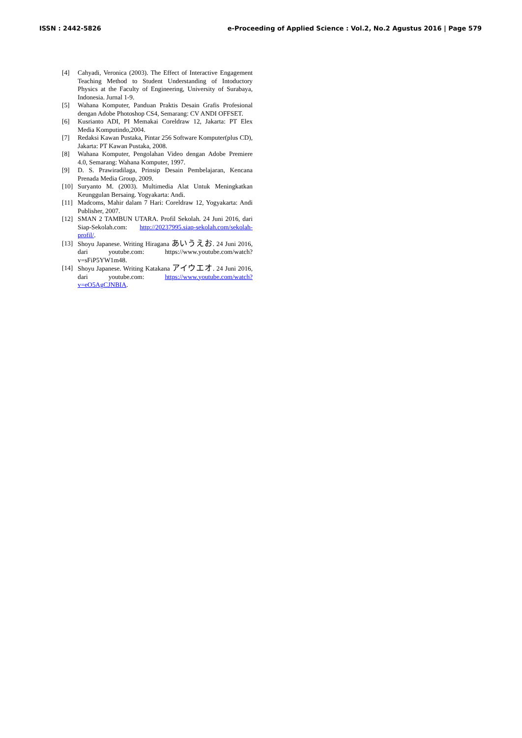ISSN : 2442-5826 e-Proceeding of Applied Science : Vol.2, No.2 Agustus 2016 | Page 579
[4] Cahyadi, Veronica (2003). The Effect of Interactive Engagement Teaching Method to Student Understanding of Intoductory Physics at the Faculty of Engineering, University of Surabaya, Indonesia. Jurnal 1-9.
[5] Wahana Komputer, Panduan Praktis Desain Grafis Profesional dengan Adobe Photoshop CS4, Semarang: CV ANDI OFFSET.
[6] Kusrianto ADI, PI Memakai Coreldraw 12, Jakarta: PT Elex Media Komputindo,2004.
[7] Redaksi Kawan Pustaka, Pintar 256 Software Komputer(plus CD), Jakarta: PT Kawan Pustaka, 2008.
[8] Wahana Komputer, Pengolahan Video dengan Adobe Premiere 4.0, Semarang: Wahana Komputer, 1997.
[9] D. S. Prawiradilaga, Prinsip Desain Pembelajaran, Kencana Prenada Media Group, 2009.
[10] Suryanto M. (2003). Multimedia Alat Untuk Meningkatkan Keunggulan Bersaing. Yogyakarta: Andi.
[11] Madcoms, Mahir dalam 7 Hari: Coreldraw 12, Yogyakarta: Andi Publisher, 2007.
[12] SMAN 2 TAMBUN UTARA. Profil Sekolah. 24 Juni 2016, dari Siap-Sekolah.com: http://20237995.siap-sekolah.com/sekolah-profil/.
[13] Shoyu Japanese. Writing Hiragana あいうえお. 24 Juni 2016, dari youtube.com: https://www.youtube.com/watch?v=sFiP5YW1m48.
[14] Shoyu Japanese. Writing Katakana アイウエオ. 24 Juni 2016, dari youtube.com: https://www.youtube.com/watch?v=eO5AgCJNBIA.